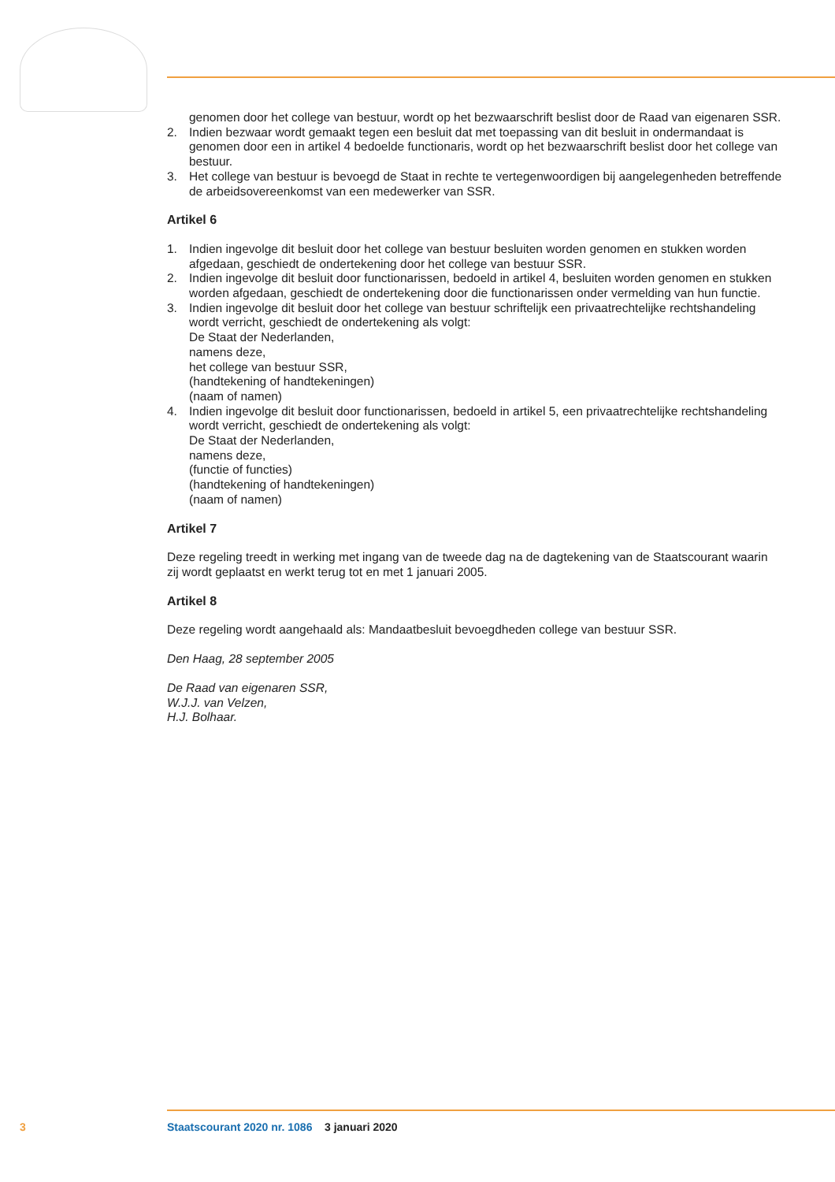genomen door het college van bestuur, wordt op het bezwaarschrift beslist door de Raad van eigenaren SSR.
2. Indien bezwaar wordt gemaakt tegen een besluit dat met toepassing van dit besluit in ondermandaat is genomen door een in artikel 4 bedoelde functionaris, wordt op het bezwaarschrift beslist door het college van bestuur.
3. Het college van bestuur is bevoegd de Staat in rechte te vertegenwoordigen bij aangelegenheden betreffende de arbeidsovereenkomst van een medewerker van SSR.
Artikel 6
1. Indien ingevolge dit besluit door het college van bestuur besluiten worden genomen en stukken worden afgedaan, geschiedt de ondertekening door het college van bestuur SSR.
2. Indien ingevolge dit besluit door functionarissen, bedoeld in artikel 4, besluiten worden genomen en stukken worden afgedaan, geschiedt de ondertekening door die functionarissen onder vermelding van hun functie.
3. Indien ingevolge dit besluit door het college van bestuur schriftelijk een privaatrechtelijke rechtshandeling
wordt verricht, geschiedt de ondertekening als volgt:
De Staat der Nederlanden,
namens deze,
het college van bestuur SSR,
(handtekening of handtekeningen)
(naam of namen)
4. Indien ingevolge dit besluit door functionarissen, bedoeld in artikel 5, een privaatrechtelijke rechtshandeling wordt verricht, geschiedt de ondertekening als volgt:
De Staat der Nederlanden,
namens deze,
(functie of functies)
(handtekening of handtekeningen)
(naam of namen)
Artikel 7
Deze regeling treedt in werking met ingang van de tweede dag na de dagtekening van de Staatscourant waarin zij wordt geplaatst en werkt terug tot en met 1 januari 2005.
Artikel 8
Deze regeling wordt aangehaald als: Mandaatbesluit bevoegdheden college van bestuur SSR.
Den Haag, 28 september 2005
De Raad van eigenaren SSR,
W.J.J. van Velzen,
H.J. Bolhaar.
3 Staatscourant 2020 nr. 1086 3 januari 2020